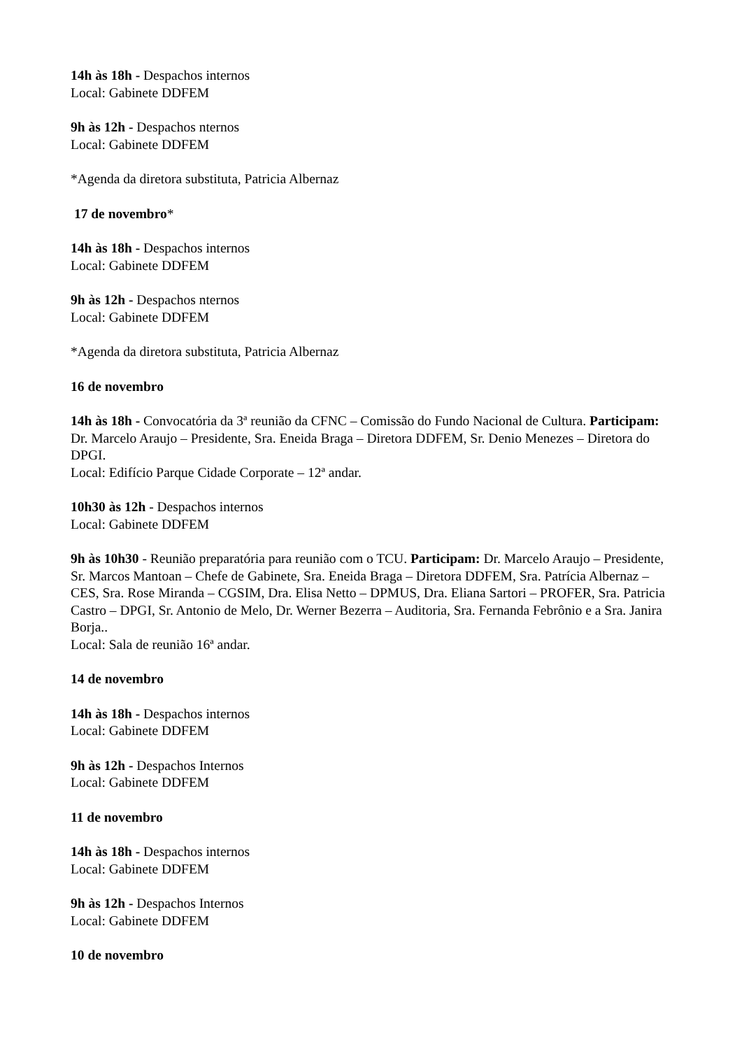14h às 18h - Despachos internos
Local: Gabinete DDFEM
9h às 12h - Despachos nternos
Local: Gabinete DDFEM
*Agenda da diretora substituta, Patricia Albernaz
17 de novembro*
14h às 18h - Despachos internos
Local: Gabinete DDFEM
9h às 12h - Despachos nternos
Local: Gabinete DDFEM
*Agenda da diretora substituta, Patricia Albernaz
16 de novembro
14h às 18h - Convocatória da 3ª reunião da CFNC – Comissão do Fundo Nacional de Cultura. Participam: Dr. Marcelo Araujo – Presidente, Sra. Eneida Braga – Diretora DDFEM, Sr. Denio Menezes – Diretora do DPGI.
Local: Edifício Parque Cidade Corporate – 12ª andar.
10h30 às 12h - Despachos internos
Local: Gabinete DDFEM
9h às 10h30 - Reunião preparatória para reunião com o TCU. Participam: Dr. Marcelo Araujo – Presidente, Sr. Marcos Mantoan – Chefe de Gabinete, Sra. Eneida Braga – Diretora DDFEM, Sra. Patrícia Albernaz – CES, Sra. Rose Miranda – CGSIM, Dra. Elisa Netto – DPMUS, Dra. Eliana Sartori – PROFER, Sra. Patricia Castro – DPGI, Sr. Antonio de Melo, Dr. Werner Bezerra – Auditoria, Sra. Fernanda Febrônio e a Sra. Janira Borja..
Local: Sala de reunião 16ª andar.
14 de novembro
14h às 18h - Despachos internos
Local: Gabinete DDFEM
9h às 12h - Despachos Internos
Local: Gabinete DDFEM
11 de novembro
14h às 18h - Despachos internos
Local: Gabinete DDFEM
9h às 12h - Despachos Internos
Local: Gabinete DDFEM
10 de novembro